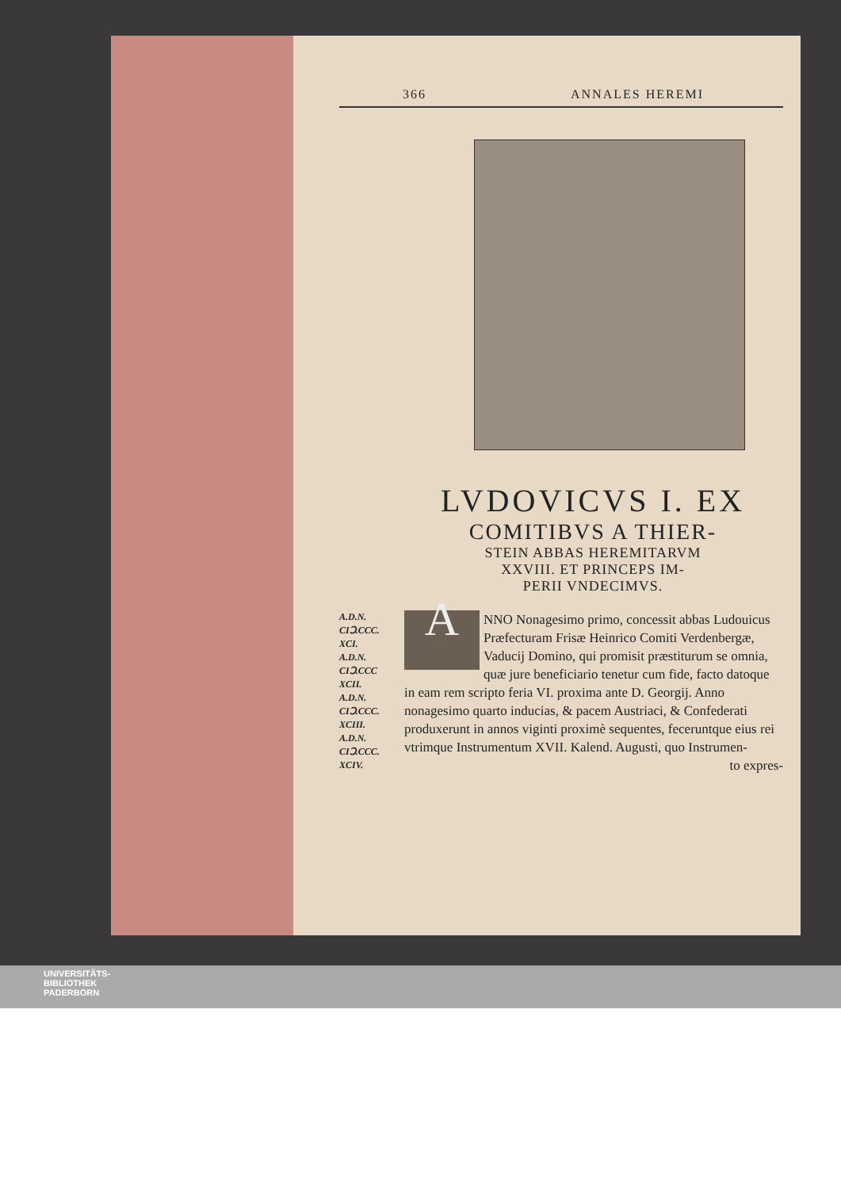366 ANNALES HEREMI
LVDOVICVS I. EX
COMITIBVS A THIER-
STEIN ABBAS HEREMITARVM
XXVIII. ET PRINCEPS IM-
PERII VNDECIMVS.
A.D.N.
CIↃ.CCC.
XCI.
A.D.N.
CIↃ.CCC
XCII.
A.D.N.
CIↃ.CCC.
XCIII.
A.D.N.
CIↃ.CCC.
XCIV.
ANNO Nonagesimo primo, concessit abbas Ludouicus Præfecturam Frisæ Heinrico Comiti Verdenbergæ, Vaducij Domino, qui promisit præstiturum se omnia, quæ jure beneficiario tenetur cum fide, facto datoque in eam rem scripto feria VI. proxima ante D. Georgij. Anno nonagesimo quarto inducias, & pacem Austriaci, & Confederati produxerunt in annos viginti proximè sequentes, feceruntque eius rei vtrimque Instrumentum XVII. Kalend. Augusti, quo Instrumen-
to expres-
UNIVERSITÄTS-
BIBLIOTHEK
PADERBORN